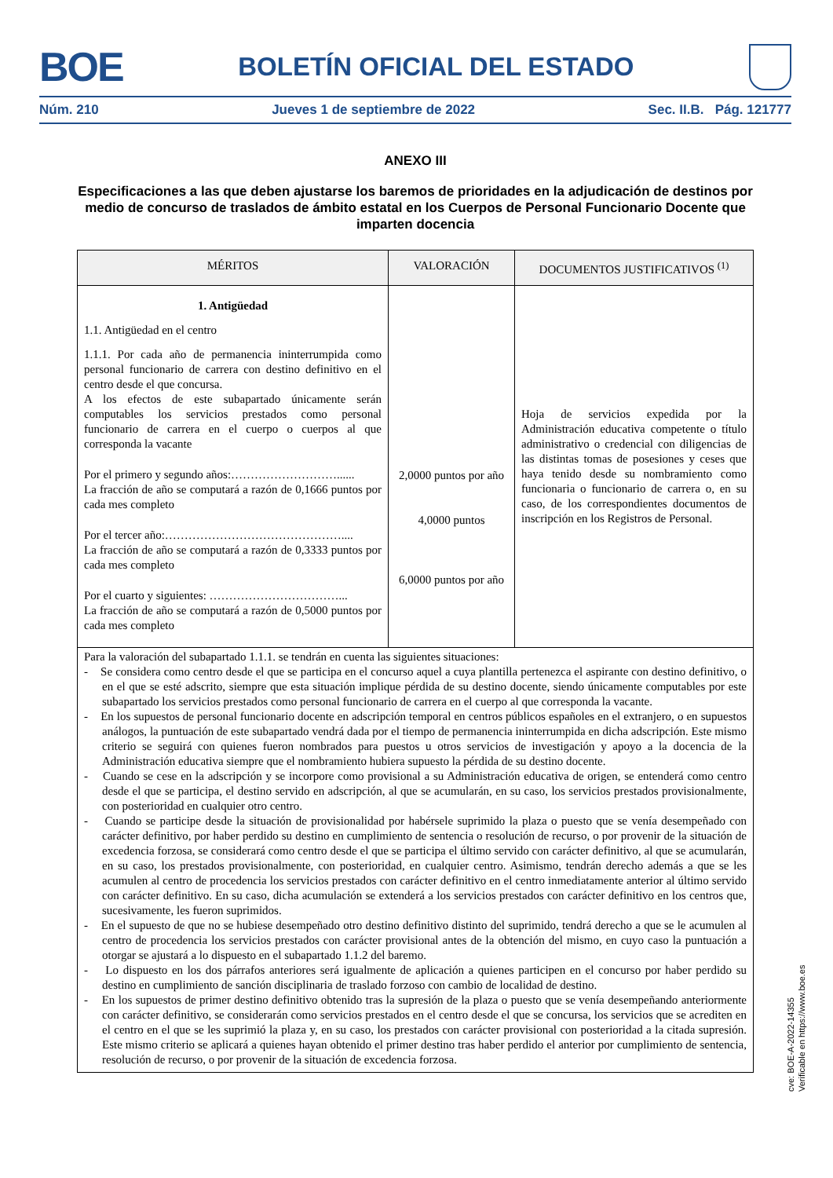BOE BOLETÍN OFICIAL DEL ESTADO
Núm. 210 Jueves 1 de septiembre de 2022 Sec. II.B. Pág. 121777
ANEXO III
Especificaciones a las que deben ajustarse los baremos de prioridades en la adjudicación de destinos por medio de concurso de traslados de ámbito estatal en los Cuerpos de Personal Funcionario Docente que imparten docencia
| MÉRITOS | VALORACIÓN | DOCUMENTOS JUSTIFICATIVOS <sup>(1)</sup> |
| --- | --- | --- |
| 1. Antigüedad 1.1. Antigüedad en el centro 1.1.1. Por cada año de permanencia ininterrumpida como personal funcionario de carrera con destino definitivo en el centro desde el que concursa. A los efectos de este subapartado únicamente serán computables los servicios prestados como personal funcionario de carrera en el cuerpo o cuerpos al que corresponda la vacante Por el primero y segundo años:………………………...... La fracción de año se computará a razón de 0,1666 puntos por cada mes completo Por el tercer año:……………………………………….... La fracción de año se computará a razón de 0,3333 puntos por cada mes completo Por el cuarto y siguientes: ……………………………... La fracción de año se computará a razón de 0,5000 puntos por cada mes completo | 2,0000 puntos por año 4,0000 puntos 6,0000 puntos por año | Hoja de servicios expedida por la Administración educativa competente o título administrativo o credencial con diligencias de las distintas tomas de posesiones y ceses que haya tenido desde su nombramiento como funcionaria o funcionario de carrera o, en su caso, de los correspondientes documentos de inscripción en los Registros de Personal. |
| Para la valoración del subapartado 1.1.1. se tendrán en cuenta las siguientes situaciones: - Se considera como centro desde el que se participa en el concurso aquel a cuya plantilla pertenezca el aspirante con destino definitivo, o en el que se esté adscrito, siempre que esta situación implique pérdida de su destino docente, siendo únicamente computables por este subapartado los servicios prestados como personal funcionario de carrera en el cuerpo al que corresponda la vacante. - En los supuestos de personal funcionario docente en adscripción temporal en centros públicos españoles en el extranjero, o en supuestos análogos, la puntuación de este subapartado vendrá dada por el tiempo de permanencia ininterrumpida en dicha adscripción. Este mismo criterio se seguirá con quienes fueron nombrados para puestos u otros servicios de investigación y apoyo a la docencia de la Administración educativa siempre que el nombramiento hubiera supuesto la pérdida de su destino docente. - Cuando se cese en la adscripción y se incorpore como provisional a su Administración educativa de origen, se entenderá como centro desde el que se participa, el destino servido en adscripción, al que se acumularán, en su caso, los servicios prestados provisionalmente, con posterioridad en cualquier otro centro. - Cuando se participe desde la situación de provisionalidad por habérsele suprimido la plaza o puesto que se venía desempeñado con carácter definitivo, por haber perdido su destino en cumplimiento de sentencia o resolución de recurso, o por provenir de la situación de excedencia forzosa, se considerará como centro desde el que se participa el último servido con carácter definitivo, al que se acumularán, en su caso, los prestados provisionalmente, con posterioridad, en cualquier centro. Asimismo, tendrán derecho además a que se les acumulen al centro de procedencia los servicios prestados con carácter definitivo en el centro inmediatamente anterior al último servido con carácter definitivo. En su caso, dicha acumulación se extenderá a los servicios prestados con carácter definitivo en los centros que, sucesivamente, les fueron suprimidos. - En el supuesto de que no se hubiese desempeñado otro destino definitivo distinto del suprimido, tendrá derecho a que se le acumulen al centro de procedencia los servicios prestados con carácter provisional antes de la obtención del mismo, en cuyo caso la puntuación a otorgar se ajustará a lo dispuesto en el subapartado 1.1.2 del baremo. - Lo dispuesto en los dos párrafos anteriores será igualmente de aplicación a quienes participen en el concurso por haber perdido su destino en cumplimiento de sanción disciplinaria de traslado forzoso con cambio de localidad de destino. - En los supuestos de primer destino definitivo obtenido tras la supresión de la plaza o puesto que se venía desempeñando anteriormente con carácter definitivo, se considerarán como servicios prestados en el centro desde el que se concursa, los servicios que se acrediten en el centro en el que se les suprimió la plaza y, en su caso, los prestados con carácter provisional con posterioridad a la citada supresión. Este mismo criterio se aplicará a quienes hayan obtenido el primer destino tras haber perdido el anterior por cumplimiento de sentencia, resolución de recurso, o por provenir de la situación de excedencia forzosa. | | |
cve: BOE-A-2022-14355
Verificable en https://www.boe.es